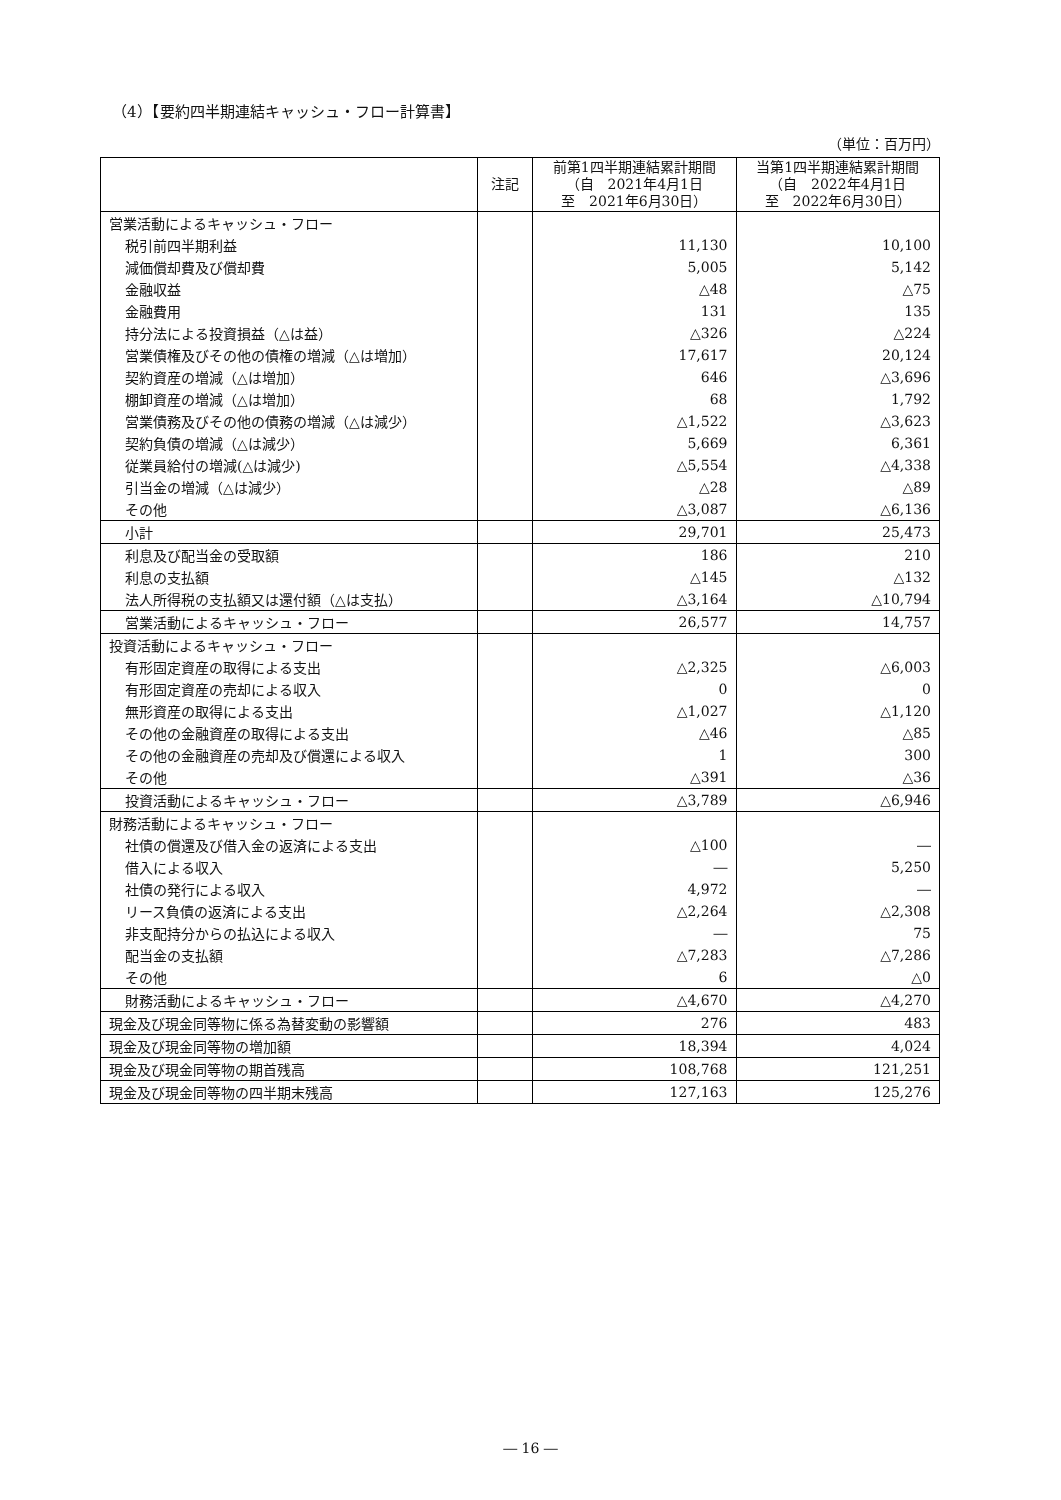（4）【要約四半期連結キャッシュ・フロー計算書】
（単位：百万円）
| | 注記 | 前第1四半期連結累計期間 （自 2021年4月1日 至 2021年6月30日） | 当第1四半期連結累計期間 （自 2022年4月1日 至 2022年6月30日） |
| --- | --- | --- | --- |
| 営業活動によるキャッシュ・フロー | | | |
| 税引前四半期利益 | | 11,130 | 10,100 |
| 減価償却費及び償却費 | | 5,005 | 5,142 |
| 金融収益 | | △48 | △75 |
| 金融費用 | | 131 | 135 |
| 持分法による投資損益（△は益） | | △326 | △224 |
| 営業債権及びその他の債権の増減（△は増加） | | 17,617 | 20,124 |
| 契約資産の増減（△は増加） | | 646 | △3,696 |
| 棚卸資産の増減（△は増加） | | 68 | 1,792 |
| 営業債務及びその他の債務の増減（△は減少） | | △1,522 | △3,623 |
| 契約負債の増減（△は減少） | | 5,669 | 6,361 |
| 従業員給付の増減(△は減少) | | △5,554 | △4,338 |
| 引当金の増減（△は減少） | | △28 | △89 |
| その他 | | △3,087 | △6,136 |
| 小計 | | 29,701 | 25,473 |
| 利息及び配当金の受取額 | | 186 | 210 |
| 利息の支払額 | | △145 | △132 |
| 法人所得税の支払額又は還付額（△は支払） | | △3,164 | △10,794 |
| 営業活動によるキャッシュ・フロー | | 26,577 | 14,757 |
| 投資活動によるキャッシュ・フロー | | | |
| 有形固定資産の取得による支出 | | △2,325 | △6,003 |
| 有形固定資産の売却による収入 | | 0 | 0 |
| 無形資産の取得による支出 | | △1,027 | △1,120 |
| その他の金融資産の取得による支出 | | △46 | △85 |
| その他の金融資産の売却及び償還による収入 | | 1 | 300 |
| その他 | | △391 | △36 |
| 投資活動によるキャッシュ・フロー | | △3,789 | △6,946 |
| 財務活動によるキャッシュ・フロー | | | |
| 社債の償還及び借入金の返済による支出 | | △100 | ― |
| 借入による収入 | | ― | 5,250 |
| 社債の発行による収入 | | 4,972 | ― |
| リース負債の返済による支出 | | △2,264 | △2,308 |
| 非支配持分からの払込による収入 | | ― | 75 |
| 配当金の支払額 | | △7,283 | △7,286 |
| その他 | | 6 | △0 |
| 財務活動によるキャッシュ・フロー | | △4,670 | △4,270 |
| 現金及び現金同等物に係る為替変動の影響額 | | 276 | 483 |
| 現金及び現金同等物の増加額 | | 18,394 | 4,024 |
| 現金及び現金同等物の期首残高 | | 108,768 | 121,251 |
| 現金及び現金同等物の四半期末残高 | | 127,163 | 125,276 |
― 16 ―